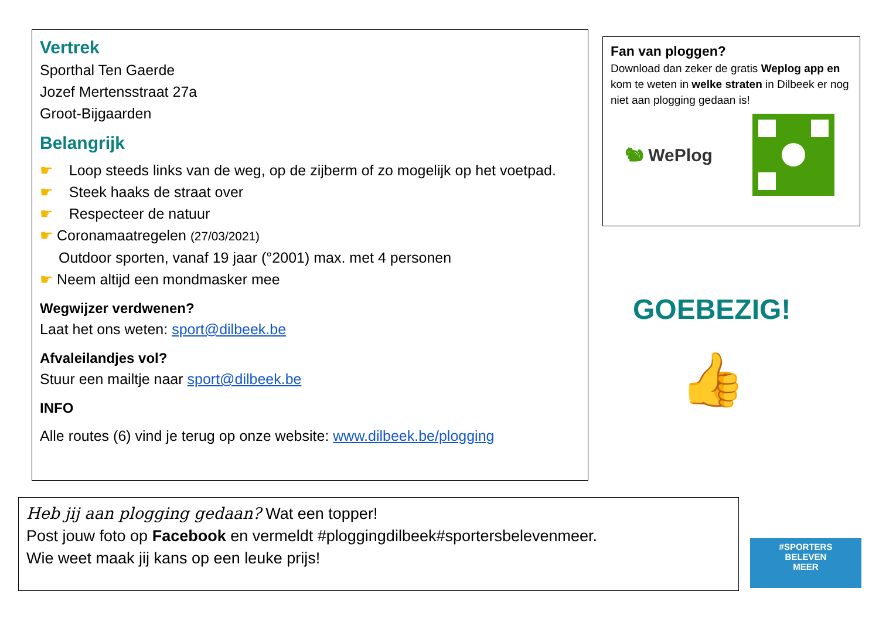Vertrek
Sporthal Ten Gaerde
Jozef Mertensstraat 27a
Groot-Bijgaarden
Belangrijk
☛ Loop steeds links van de weg, op de zijberm of zo mogelijk op het voetpad.
☛ Steek haaks de straat over
☛ Respecteer de natuur
☛ Coronamaatregelen (27/03/2021)
Outdoor sporten, vanaf 19 jaar (°2001) max. met 4 personen
☛ Neem altijd een mondmasker mee
Wegwijzer verdwenen?
Laat het ons weten: sport@dilbeek.be
Afvaleilandjes vol?
Stuur een mailtje naar sport@dilbeek.be
INFO
Alle routes (6) vind je terug op onze website: www.dilbeek.be/plogging
Fan van ploggen?
Download dan zeker de gratis Weplog app en kom te weten in welke straten in Dilbeek er nog niet aan plogging gedaan is!
🐿 WePlog
GOEBEZIG!
👍
Heb jij aan plogging gedaan? Wat een topper!
Post jouw foto op Facebook en vermeldt #ploggingdilbeek#sportersbelevenmeer.
Wie weet maak jij kans op een leuke prijs!
#SPORTERS
BELEVEN
MEER